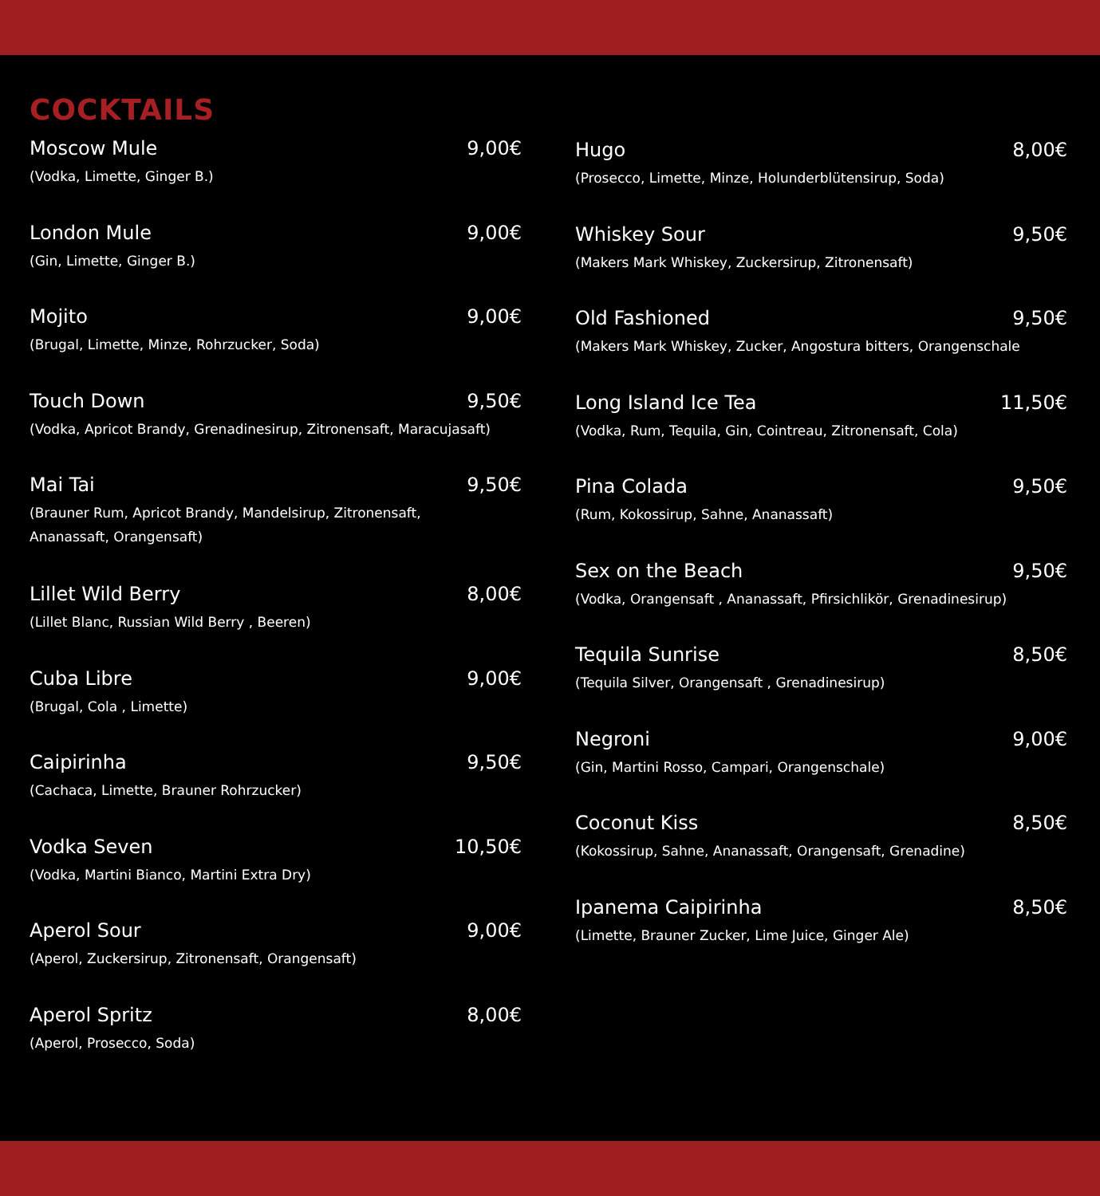COCKTAILS
Moscow Mule 9,00€
(Vodka, Limette, Ginger B.)
London Mule 9,00€
(Gin, Limette, Ginger B.)
Mojito 9,00€
(Brugal, Limette, Minze, Rohrzucker, Soda)
Touch Down 9,50€
(Vodka, Apricot Brandy, Grenadinesirup, Zitronensaft, Maracujasaft)
Mai Tai 9,50€
(Brauner Rum, Apricot Brandy, Mandelsirup, Zitronensaft,
Ananassaft, Orangensaft)
Lillet Wild Berry 8,00€
(Lillet Blanc, Russian Wild Berry , Beeren)
Cuba Libre 9,00€
(Brugal, Cola , Limette)
Caipirinha 9,50€
(Cachaca, Limette, Brauner Rohrzucker)
Vodka Seven 10,50€
(Vodka, Martini Bianco, Martini Extra Dry)
Aperol Sour 9,00€
(Aperol, Zuckersirup, Zitronensaft, Orangensaft)
Aperol Spritz 8,00€
(Aperol, Prosecco, Soda)
Hugo 8,00€
(Prosecco, Limette, Minze, Holunderblütensirup, Soda)
Whiskey Sour 9,50€
(Makers Mark Whiskey, Zuckersirup, Zitronensaft)
Old Fashioned 9,50€
(Makers Mark Whiskey, Zucker, Angostura bitters, Orangenschale
Long Island Ice Tea 11,50€
(Vodka, Rum, Tequila, Gin, Cointreau, Zitronensaft, Cola)
Pina Colada 9,50€
(Rum, Kokossirup, Sahne, Ananassaft)
Sex on the Beach 9,50€
(Vodka, Orangensaft , Ananassaft, Pfirsichlikör, Grenadinesirup)
Tequila Sunrise 8,50€
(Tequila Silver, Orangensaft , Grenadinesirup)
Negroni 9,00€
(Gin, Martini Rosso, Campari, Orangenschale)
Coconut Kiss 8,50€
(Kokossirup, Sahne, Ananassaft, Orangensaft, Grenadine)
Ipanema Caipirinha 8,50€
(Limette, Brauner Zucker, Lime Juice, Ginger Ale)